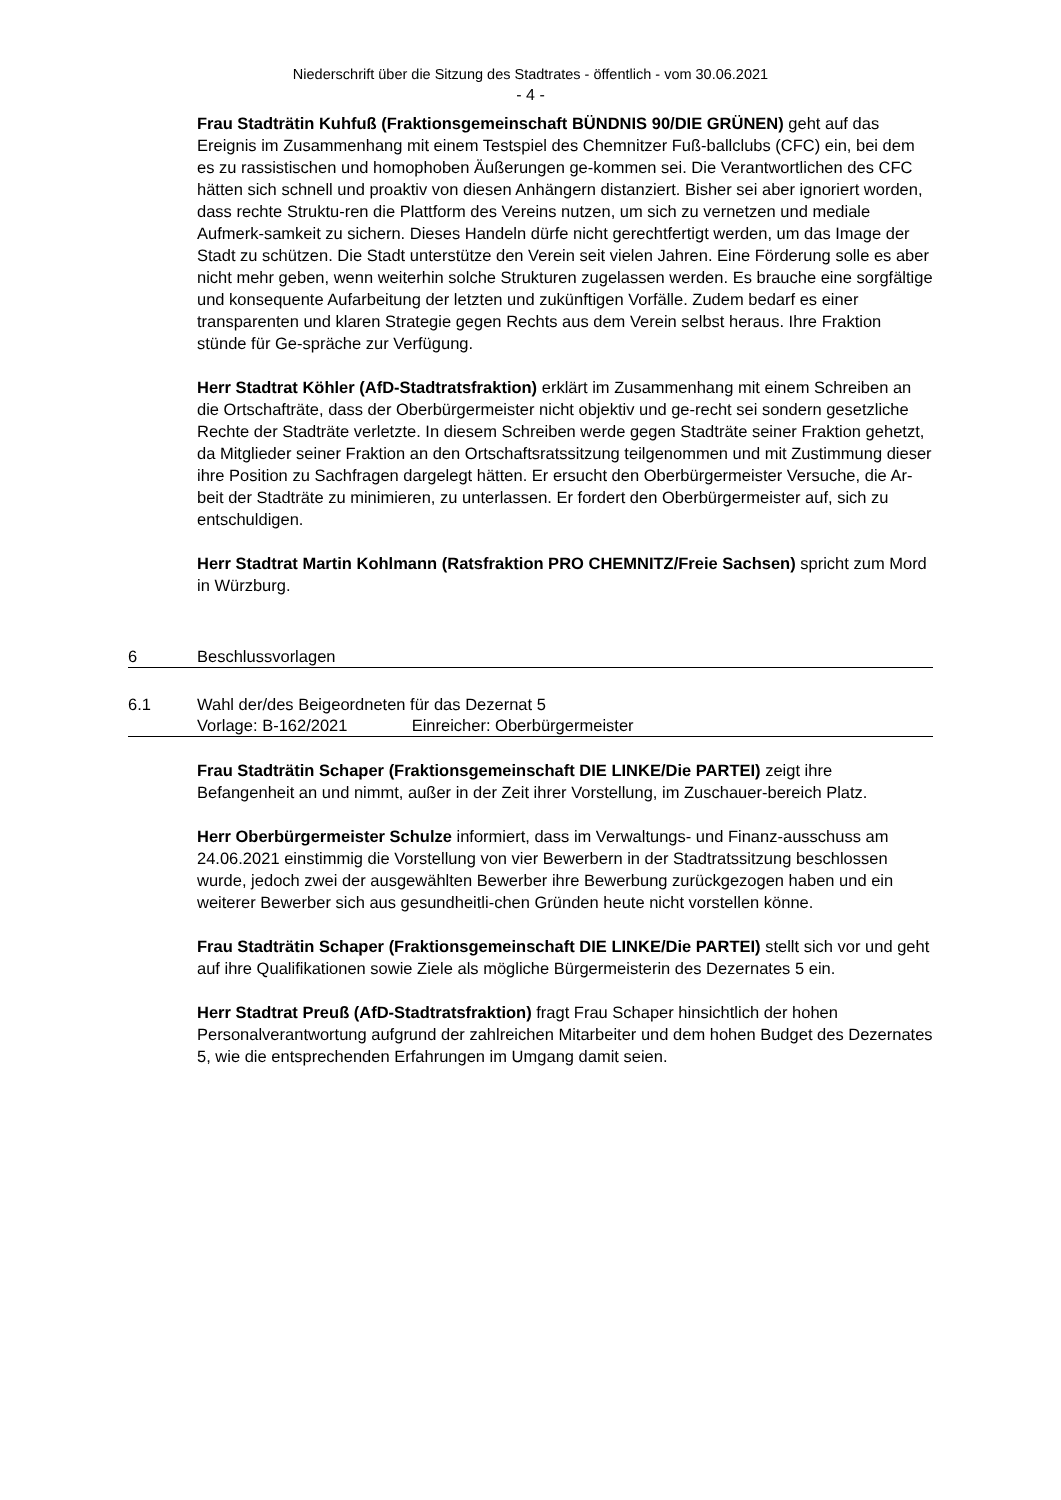Niederschrift über die Sitzung des Stadtrates - öffentlich - vom 30.06.2021
- 4 -
Frau Stadträtin Kuhfuß (Fraktionsgemeinschaft BÜNDNIS 90/DIE GRÜNEN) geht auf das Ereignis im Zusammenhang mit einem Testspiel des Chemnitzer Fuß-ballclubs (CFC) ein, bei dem es zu rassistischen und homophoben Äußerungen ge-kommen sei. Die Verantwortlichen des CFC hätten sich schnell und proaktiv von diesen Anhängern distanziert. Bisher sei aber ignoriert worden, dass rechte Struktu-ren die Plattform des Vereins nutzen, um sich zu vernetzen und mediale Aufmerk-samkeit zu sichern. Dieses Handeln dürfe nicht gerechtfertigt werden, um das Image der Stadt zu schützen. Die Stadt unterstütze den Verein seit vielen Jahren. Eine Förderung solle es aber nicht mehr geben, wenn weiterhin solche Strukturen zugelassen werden. Es brauche eine sorgfältige und konsequente Aufarbeitung der letzten und zukünftigen Vorfälle. Zudem bedarf es einer transparenten und klaren Strategie gegen Rechts aus dem Verein selbst heraus. Ihre Fraktion stünde für Ge-spräche zur Verfügung.
Herr Stadtrat Köhler (AfD-Stadtratsfraktion) erklärt im Zusammenhang mit einem Schreiben an die Ortschafträte, dass der Oberbürgermeister nicht objektiv und ge-recht sei sondern gesetzliche Rechte der Stadträte verletzte. In diesem Schreiben werde gegen Stadträte seiner Fraktion gehetzt, da Mitglieder seiner Fraktion an den Ortschaftsratssitzung teilgenommen und mit Zustimmung dieser ihre Position zu Sachfragen dargelegt hätten. Er ersucht den Oberbürgermeister Versuche, die Ar-beit der Stadträte zu minimieren, zu unterlassen. Er fordert den Oberbürgermeister auf, sich zu entschuldigen.
Herr Stadtrat Martin Kohlmann (Ratsfraktion PRO CHEMNITZ/Freie Sachsen) spricht zum Mord in Würzburg.
6 Beschlussvorlagen
6.1 Wahl der/des Beigeordneten für das Dezernat 5
Vorlage: B-162/2021 Einreicher: Oberbürgermeister
Frau Stadträtin Schaper (Fraktionsgemeinschaft DIE LINKE/Die PARTEI) zeigt ihre Befangenheit an und nimmt, außer in der Zeit ihrer Vorstellung, im Zuschauer-bereich Platz.
Herr Oberbürgermeister Schulze informiert, dass im Verwaltungs- und Finanz-ausschuss am 24.06.2021 einstimmig die Vorstellung von vier Bewerbern in der Stadtratssitzung beschlossen wurde, jedoch zwei der ausgewählten Bewerber ihre Bewerbung zurückgezogen haben und ein weiterer Bewerber sich aus gesundheitli-chen Gründen heute nicht vorstellen könne.
Frau Stadträtin Schaper (Fraktionsgemeinschaft DIE LINKE/Die PARTEI) stellt sich vor und geht auf ihre Qualifikationen sowie Ziele als mögliche Bürgermeisterin des Dezernates 5 ein.
Herr Stadtrat Preuß (AfD-Stadtratsfraktion) fragt Frau Schaper hinsichtlich der hohen Personalverantwortung aufgrund der zahlreichen Mitarbeiter und dem hohen Budget des Dezernates 5, wie die entsprechenden Erfahrungen im Umgang damit seien.